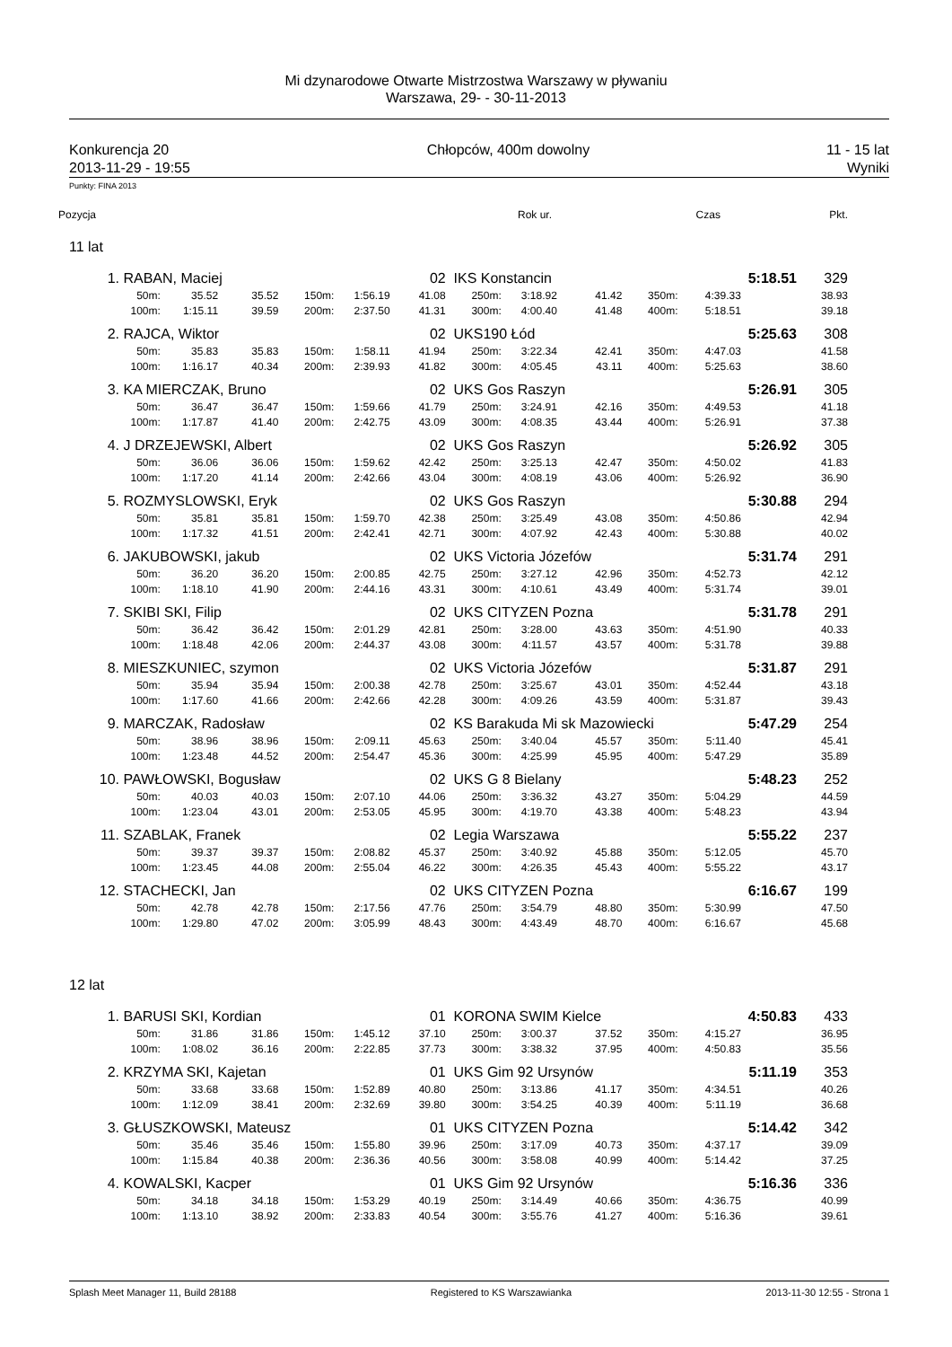Mi dzynarodowe Otwarte Mistrzostwa Warszawy w pływaniu
Warszawa, 29- - 30-11-2013
Konkurencja 20
2013-11-29 - 19:55
Chłopców, 400m dowolny 11 - 15 lat
Wyniki
Punkty: FINA 2013
| Pozycja | | | | | Rok ur. | | | | | | Czas | Pkt. |
| --- | --- | --- | --- | --- | --- | --- | --- | --- | --- | --- | --- | --- |
| 11 lat | | | | | | | | | | | | |
| 1. | RABAN, Maciej | | | | | 02 | IKS Konstancin | | | | | 5:18.51 | 329 |
| | 50m: | 35.52 | 35.52 | 150m: | 1:56.19 | 41.08 | 250m: | 3:18.92 | 41.42 | 350m: | 4:39.33 | | 38.93 |
| | 100m: | 1:15.11 | 39.59 | 200m: | 2:37.50 | 41.31 | 300m: | 4:00.40 | 41.48 | 400m: | 5:18.51 | | 39.18 |
| 2. | RAJCA, Wiktor | | | | | 02 | UKS190 Łód | | | | | 5:25.63 | 308 |
| | 50m: | 35.83 | 35.83 | 150m: | 1:58.11 | 41.94 | 250m: | 3:22.34 | 42.41 | 350m: | 4:47.03 | | 41.58 |
| | 100m: | 1:16.17 | 40.34 | 200m: | 2:39.93 | 41.82 | 300m: | 4:05.45 | 43.11 | 400m: | 5:25.63 | | 38.60 |
| 3. | KA MIERCZAK, Bruno | | | | | 02 | UKS Gos Raszyn | | | | | 5:26.91 | 305 |
| | 50m: | 36.47 | 36.47 | 150m: | 1:59.66 | 41.79 | 250m: | 3:24.91 | 42.16 | 350m: | 4:49.53 | | 41.18 |
| | 100m: | 1:17.87 | 41.40 | 200m: | 2:42.75 | 43.09 | 300m: | 4:08.35 | 43.44 | 400m: | 5:26.91 | | 37.38 |
| 4. | J DRZEJEWSKI, Albert | | | | | 02 | UKS Gos Raszyn | | | | | 5:26.92 | 305 |
| | 50m: | 36.06 | 36.06 | 150m: | 1:59.62 | 42.42 | 250m: | 3:25.13 | 42.47 | 350m: | 4:50.02 | | 41.83 |
| | 100m: | 1:17.20 | 41.14 | 200m: | 2:42.66 | 43.04 | 300m: | 4:08.19 | 43.06 | 400m: | 5:26.92 | | 36.90 |
| 5. | ROZMYSLOWSKI, Eryk | | | | | 02 | UKS Gos Raszyn | | | | | 5:30.88 | 294 |
| | 50m: | 35.81 | 35.81 | 150m: | 1:59.70 | 42.38 | 250m: | 3:25.49 | 43.08 | 350m: | 4:50.86 | | 42.94 |
| | 100m: | 1:17.32 | 41.51 | 200m: | 2:42.41 | 42.71 | 300m: | 4:07.92 | 42.43 | 400m: | 5:30.88 | | 40.02 |
| 6. | JAKUBOWSKI, jakub | | | | | 02 | UKS Victoria Józefów | | | | | 5:31.74 | 291 |
| | 50m: | 36.20 | 36.20 | 150m: | 2:00.85 | 42.75 | 250m: | 3:27.12 | 42.96 | 350m: | 4:52.73 | | 42.12 |
| | 100m: | 1:18.10 | 41.90 | 200m: | 2:44.16 | 43.31 | 300m: | 4:10.61 | 43.49 | 400m: | 5:31.74 | | 39.01 |
| 7. | SKIBI SKI, Filip | | | | | 02 | UKS CITYZEN Pozna | | | | | 5:31.78 | 291 |
| | 50m: | 36.42 | 36.42 | 150m: | 2:01.29 | 42.81 | 250m: | 3:28.00 | 43.63 | 350m: | 4:51.90 | | 40.33 |
| | 100m: | 1:18.48 | 42.06 | 200m: | 2:44.37 | 43.08 | 300m: | 4:11.57 | 43.57 | 400m: | 5:31.78 | | 39.88 |
| 8. | MIESZKUNIEC, szymon | | | | | 02 | UKS Victoria Józefów | | | | | 5:31.87 | 291 |
| | 50m: | 35.94 | 35.94 | 150m: | 2:00.38 | 42.78 | 250m: | 3:25.67 | 43.01 | 350m: | 4:52.44 | | 43.18 |
| | 100m: | 1:17.60 | 41.66 | 200m: | 2:42.66 | 42.28 | 300m: | 4:09.26 | 43.59 | 400m: | 5:31.87 | | 39.43 |
| 9. | MARCZAK, Radosław | | | | | 02 | KS Barakuda Mi sk Mazowiecki | | | | | 5:47.29 | 254 |
| | 50m: | 38.96 | 38.96 | 150m: | 2:09.11 | 45.63 | 250m: | 3:40.04 | 45.57 | 350m: | 5:11.40 | | 45.41 |
| | 100m: | 1:23.48 | 44.52 | 200m: | 2:54.47 | 45.36 | 300m: | 4:25.99 | 45.95 | 400m: | 5:47.29 | | 35.89 |
| 10. | PAWŁOWSKI, Bogusław | | | | | 02 | UKS G 8 Bielany | | | | | 5:48.23 | 252 |
| | 50m: | 40.03 | 40.03 | 150m: | 2:07.10 | 44.06 | 250m: | 3:36.32 | 43.27 | 350m: | 5:04.29 | | 44.59 |
| | 100m: | 1:23.04 | 43.01 | 200m: | 2:53.05 | 45.95 | 300m: | 4:19.70 | 43.38 | 400m: | 5:48.23 | | 43.94 |
| 11. | SZABLAK, Franek | | | | | 02 | Legia Warszawa | | | | | 5:55.22 | 237 |
| | 50m: | 39.37 | 39.37 | 150m: | 2:08.82 | 45.37 | 250m: | 3:40.92 | 45.88 | 350m: | 5:12.05 | | 45.70 |
| | 100m: | 1:23.45 | 44.08 | 200m: | 2:55.04 | 46.22 | 300m: | 4:26.35 | 45.43 | 400m: | 5:55.22 | | 43.17 |
| 12. | STACHECKI, Jan | | | | | 02 | UKS CITYZEN Pozna | | | | | 6:16.67 | 199 |
| | 50m: | 42.78 | 42.78 | 150m: | 2:17.56 | 47.76 | 250m: | 3:54.79 | 48.80 | 350m: | 5:30.99 | | 47.50 |
| | 100m: | 1:29.80 | 47.02 | 200m: | 3:05.99 | 48.43 | 300m: | 4:43.49 | 48.70 | 400m: | 6:16.67 | | 45.68 |
| 12 lat | | | | | | | | | | | | | |
| 1. | BARUSI SKI, Kordian | | | | | 01 | KORONA SWIM Kielce | | | | | 4:50.83 | 433 |
| | 50m: | 31.86 | 31.86 | 150m: | 1:45.12 | 37.10 | 250m: | 3:00.37 | 37.52 | 350m: | 4:15.27 | | 36.95 |
| | 100m: | 1:08.02 | 36.16 | 200m: | 2:22.85 | 37.73 | 300m: | 3:38.32 | 37.95 | 400m: | 4:50.83 | | 35.56 |
| 2. | KRZYMA SKI, Kajetan | | | | | 01 | UKS Gim 92 Ursynów | | | | | 5:11.19 | 353 |
| | 50m: | 33.68 | 33.68 | 150m: | 1:52.89 | 40.80 | 250m: | 3:13.86 | 41.17 | 350m: | 4:34.51 | | 40.26 |
| | 100m: | 1:12.09 | 38.41 | 200m: | 2:32.69 | 39.80 | 300m: | 3:54.25 | 40.39 | 400m: | 5:11.19 | | 36.68 |
| 3. | GŁUSZKOWSKI, Mateusz | | | | | 01 | UKS CITYZEN Pozna | | | | | 5:14.42 | 342 |
| | 50m: | 35.46 | 35.46 | 150m: | 1:55.80 | 39.96 | 250m: | 3:17.09 | 40.73 | 350m: | 4:37.17 | | 39.09 |
| | 100m: | 1:15.84 | 40.38 | 200m: | 2:36.36 | 40.56 | 300m: | 3:58.08 | 40.99 | 400m: | 5:14.42 | | 37.25 |
| 4. | KOWALSKI, Kacper | | | | | 01 | UKS Gim 92 Ursynów | | | | | 5:16.36 | 336 |
| | 50m: | 34.18 | 34.18 | 150m: | 1:53.29 | 40.19 | 250m: | 3:14.49 | 40.66 | 350m: | 4:36.75 | | 40.99 |
| | 100m: | 1:13.10 | 38.92 | 200m: | 2:33.83 | 40.54 | 300m: | 3:55.76 | 41.27 | 400m: | 5:16.36 | | 39.61 |
Splash Meet Manager 11, Build 28188 Registered to KS Warszawianka 2013-11-30 12:55 - Strona 1